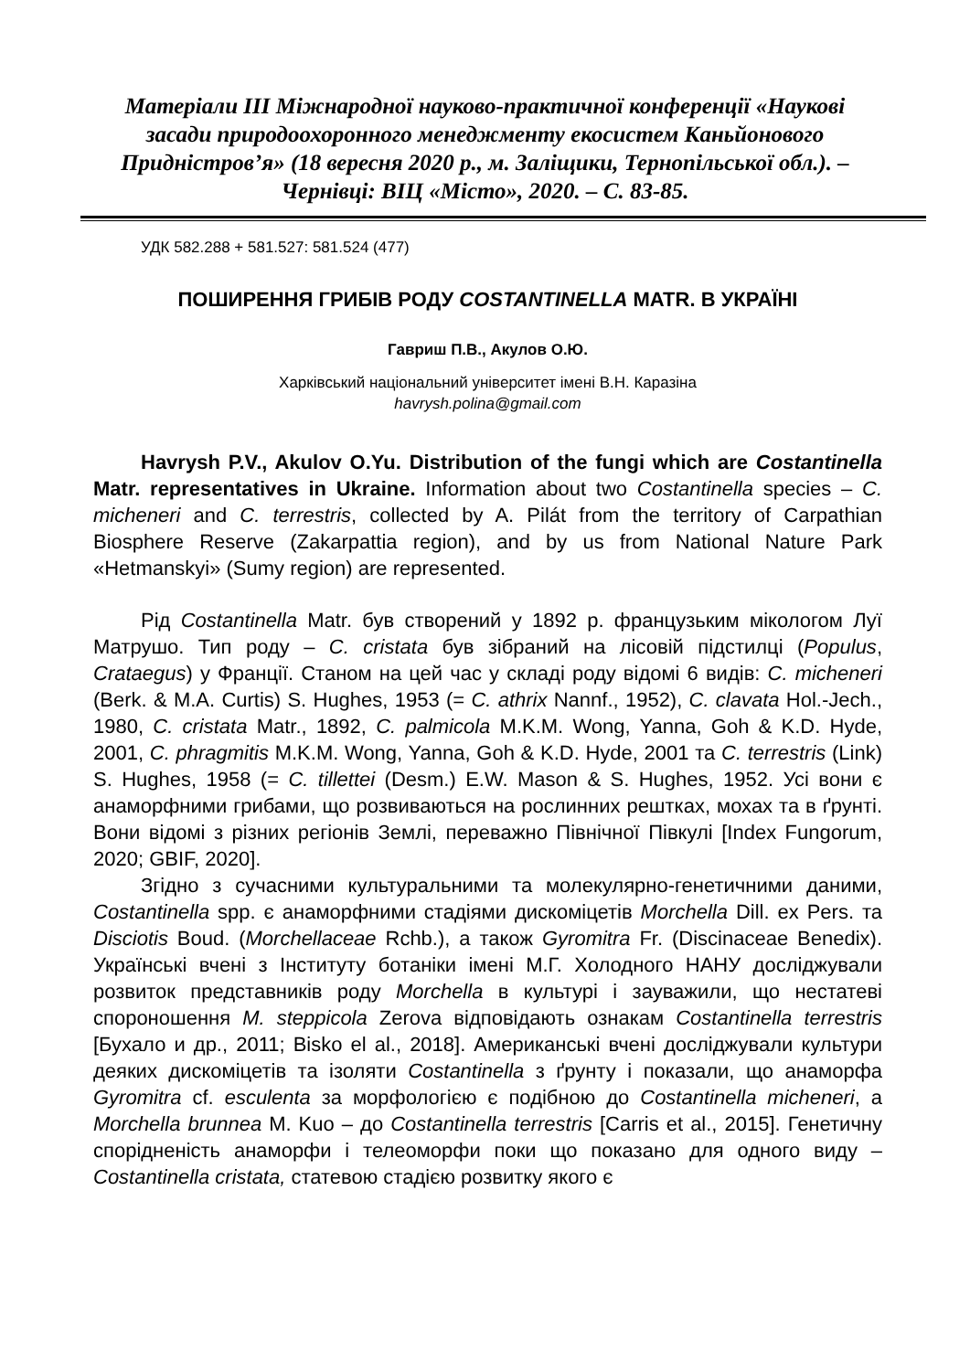Матеріали ІІІ Міжнародної науково-практичної конференції «Наукові засади природоохоронного менеджменту екосистем Каньйонового Придністров’я» (18 вересня 2020 р., м. Заліщики, Тернопільської обл.). – Чернівці: ВІЦ «Місто», 2020. – С. 83-85.
УДК 582.288 + 581.527: 581.524 (477)
ПОШИРЕННЯ ГРИБІВ РОДУ COSTANTINELLA MATR. В УКРАЇНІ
Гавриш П.В., Акулов О.Ю.
Харківський національний університет імені В.Н. Каразіна
havrysh.polina@gmail.com
Havrysh P.V., Akulov O.Yu. Distribution of the fungi which are Costantinella Matr. representatives in Ukraine. Information about two Costantinella species – C. micheneri and C. terrestris, collected by A. Pilát from the territory of Carpathian Biosphere Reserve (Zakarpattia region), and by us from National Nature Park «Hetmanskyi» (Sumy region) are represented.
Рід Costantinella Matr. був створений у 1892 р. французьким мікологом Луї Матрушо. Тип роду – C. cristata був зібраний на лісовій підстилці (Populus, Crataegus) у Франції. Станом на цей час у складі роду відомі 6 видів: C. micheneri (Berk. & M.A. Curtis) S. Hughes, 1953 (= C. athrix Nannf., 1952), C. clavata Hol.-Jech., 1980, C. cristata Matr., 1892, C. palmicola M.K.M. Wong, Yanna, Goh & K.D. Hyde, 2001, C. phragmitis M.K.M. Wong, Yanna, Goh & K.D. Hyde, 2001 та C. terrestris (Link) S. Hughes, 1958 (= C. tillettei (Desm.) E.W. Mason & S. Hughes, 1952. Усі вони є анаморфними грибами, що розвиваються на рослинних рештках, мохах та в ґрунті. Вони відомі з різних регіонів Землі, переважно Північної Півкулі [Index Fungorum, 2020; GBIF, 2020].
Згідно з сучасними культуральними та молекулярно-генетичними даними, Costantinella spp. є анаморфними стадіями дискоміцетів Morchella Dill. ex Pers. та Disciotis Boud. (Morchellaceae Rchb.), а також Gyromitra Fr. (Discinaceae Benedix). Українські вчені з Інституту ботаніки імені М.Г. Холодного НАНУ досліджували розвиток представників роду Morchella в культурі і зауважили, що нестатеві спороношення M. steppicola Zerova відповідають ознакам Costantinella terrestris [Бухало и др., 2011; Bisko el al., 2018]. Американські вчені досліджували культури деяких дискоміцетів та ізоляти Costantinella з ґрунту і показали, що анаморфа Gyromitra cf. esculenta за морфологією є подібною до Costantinella micheneri, а Morchella brunnea M. Kuo – до Costantinella terrestris [Carris et al., 2015]. Генетичну спорідненість анаморфи і телеоморфи поки що показано для одного виду – Costantinella cristata, статевою стадією розвитку якого є